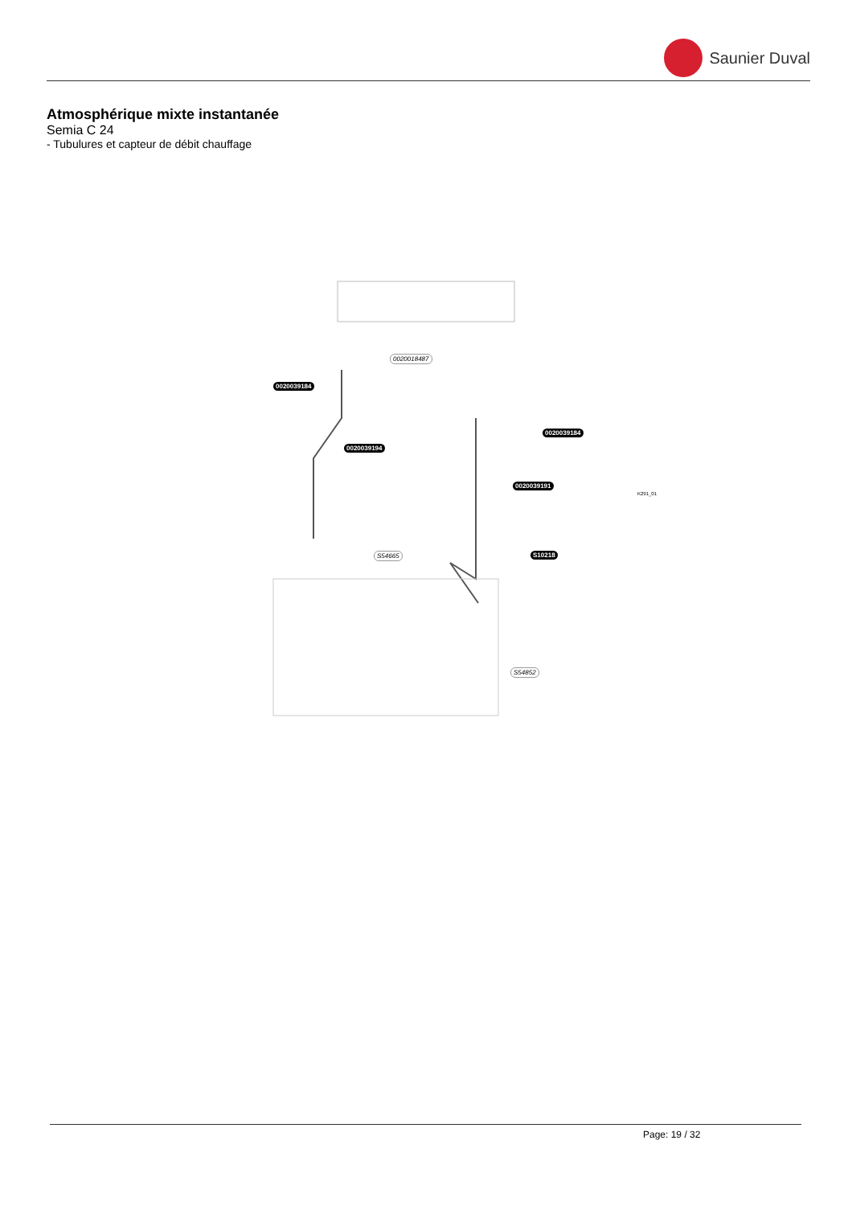Saunier Duval
Atmosphérique mixte instantanée
Semia C 24
- Tubulures et capteur de débit chauffage
0020018487
0020039184
0020039184
0020039194
0020039191
S10218 S54665
S54852
K291_01
Page: 19 / 32